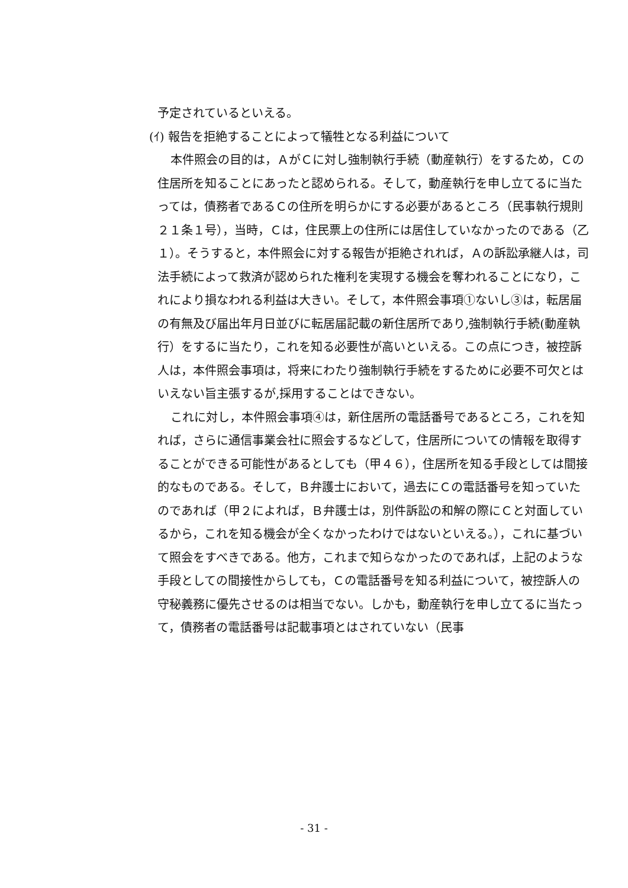予定されているといえる。
(ｲ) 報告を拒絶することによって犠牲となる利益について
本件照会の目的は，ＡがＣに対し強制執行手続（動産執行）をするため，Ｃの住居所を知ることにあったと認められる。そして，動産執行を申し立てるに当たっては，債務者であるＣの住所を明らかにする必要があるところ（民事執行規則２１条１号），当時，Ｃは，住民票上の住所には居住していなかったのである（乙１）。そうすると，本件照会に対する報告が拒絶されれば，Ａの訴訟承継人は，司法手続によって救済が認められた権利を実現する機会を奪われることになり，これにより損なわれる利益は大きい。そして，本件照会事項①ないし③は，転居届の有無及び届出年月日並びに転居届記載の新住居所であり,強制執行手続(動産執行）をするに当たり，これを知る必要性が高いといえる。この点につき，被控訴人は，本件照会事項は，将来にわたり強制執行手続をするために必要不可欠とはいえない旨主張するが,採用することはできない。
これに対し，本件照会事項④は，新住居所の電話番号であるところ，これを知れば，さらに通信事業会社に照会するなどして，住居所についての情報を取得することができる可能性があるとしても（甲４６），住居所を知る手段としては間接的なものである。そして，Ｂ弁護士において，過去にＣの電話番号を知っていたのであれば（甲２によれば，Ｂ弁護士は，別件訴訟の和解の際にＣと対面しているから，これを知る機会が全くなかったわけではないといえる。），これに基づいて照会をすべきである。他方，これまで知らなかったのであれば，上記のような手段としての間接性からしても，Ｃの電話番号を知る利益について，被控訴人の守秘義務に優先させるのは相当でない。しかも，動産執行を申し立てるに当たって，債務者の電話番号は記載事項とはされていない（民事
- 31 -